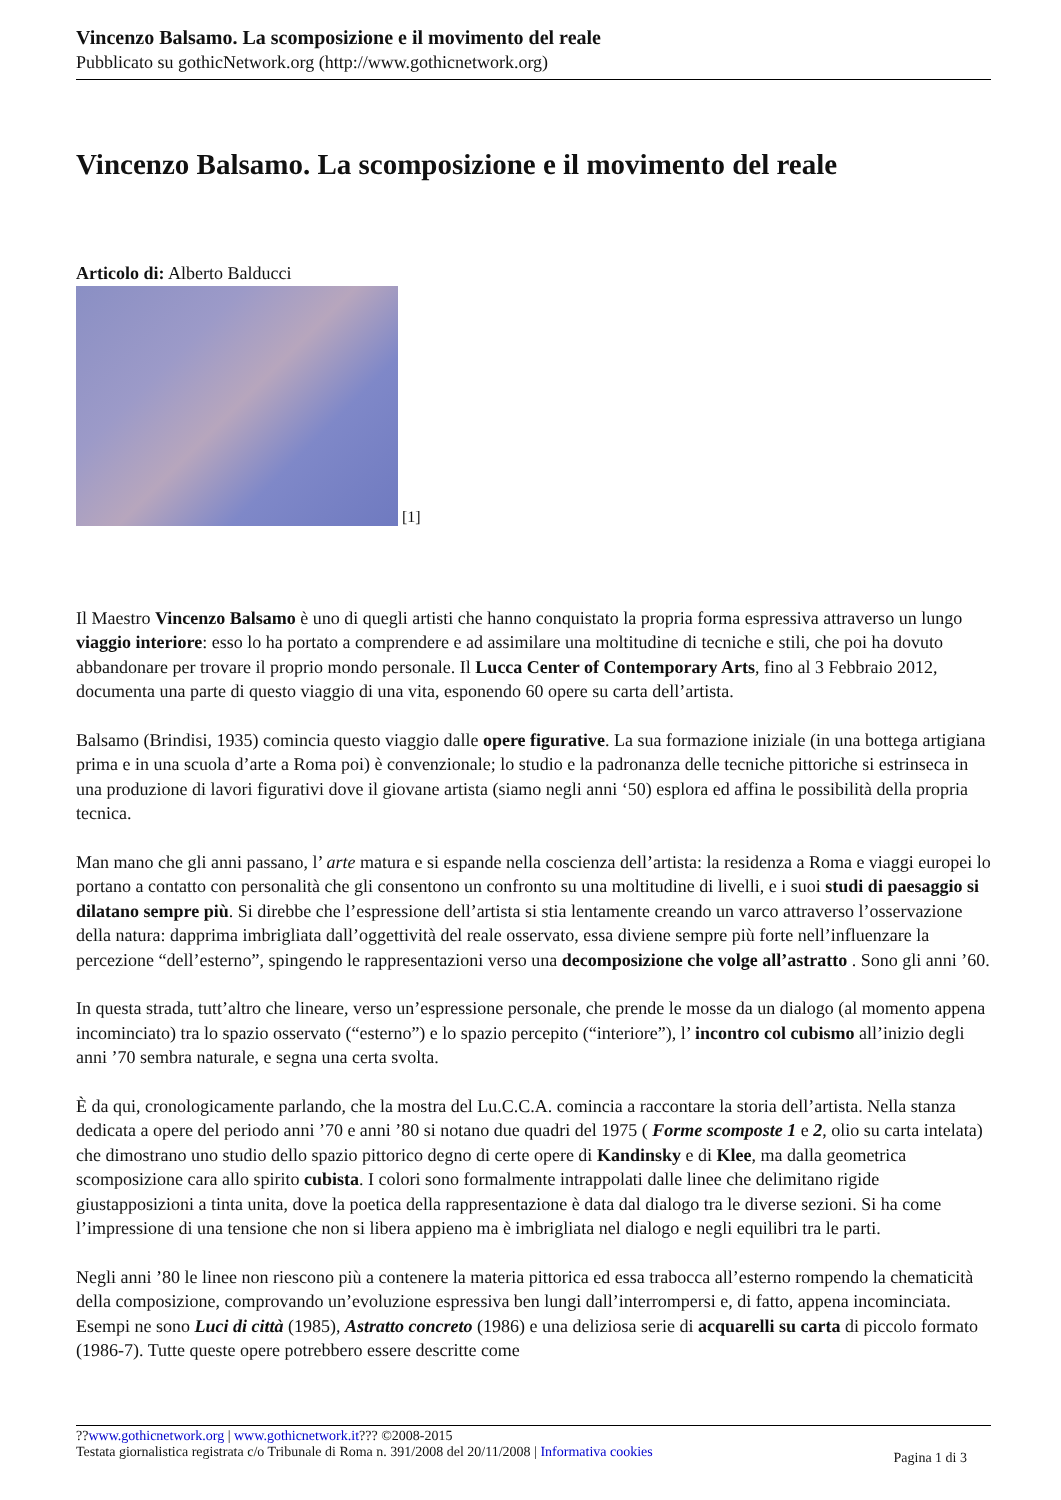Vincenzo Balsamo. La scomposizione e il movimento del reale
Pubblicato su gothicNetwork.org (http://www.gothicnetwork.org)
Vincenzo Balsamo. La scomposizione e il movimento del reale
Articolo di: Alberto Balducci
[1]
Il Maestro Vincenzo Balsamo è uno di quegli artisti che hanno conquistato la propria forma espressiva attraverso un lungo viaggio interiore: esso lo ha portato a comprendere e ad assimilare una moltitudine di tecniche e stili, che poi ha dovuto abbandonare per trovare il proprio mondo personale. Il Lucca Center of Contemporary Arts, fino al 3 Febbraio 2012, documenta una parte di questo viaggio di una vita, esponendo 60 opere su carta dell’artista.
Balsamo (Brindisi, 1935) comincia questo viaggio dalle opere figurative. La sua formazione iniziale (in una bottega artigiana prima e in una scuola d’arte a Roma poi) è convenzionale; lo studio e la padronanza delle tecniche pittoriche si estrinseca in una produzione di lavori figurativi dove il giovane artista (siamo negli anni ‘50) esplora ed affina le possibilità della propria tecnica.
Man mano che gli anni passano, l’ arte matura e si espande nella coscienza dell’artista: la residenza a Roma e viaggi europei lo portano a contatto con personalità che gli consentono un confronto su una moltitudine di livelli, e i suoi studi di paesaggio si dilatano sempre più. Si direbbe che l’espressione dell’artista si stia lentamente creando un varco attraverso l’osservazione della natura: dapprima imbrigliata dall’oggettività del reale osservato, essa diviene sempre più forte nell’influenzare la percezione “dell’esterno”, spingendo le rappresentazioni verso una decomposizione che volge all’astratto . Sono gli anni ’60.
In questa strada, tutt’altro che lineare, verso un’espressione personale, che prende le mosse da un dialogo (al momento appena incominciato) tra lo spazio osservato (“esterno”) e lo spazio percepito (“interiore”), l’ incontro col cubismo all’inizio degli anni ’70 sembra naturale, e segna una certa svolta.
È da qui, cronologicamente parlando, che la mostra del Lu.C.C.A. comincia a raccontare la storia dell’artista. Nella stanza dedicata a opere del periodo anni ’70 e anni ’80 si notano due quadri del 1975 ( Forme scomposte 1 e 2, olio su carta intelata) che dimostrano uno studio dello spazio pittorico degno di certe opere di Kandinsky e di Klee, ma dalla geometrica scomposizione cara allo spirito cubista. I colori sono formalmente intrappolati dalle linee che delimitano rigide giustapposizioni a tinta unita, dove la poetica della rappresentazione è data dal dialogo tra le diverse sezioni. Si ha come l’impressione di una tensione che non si libera appieno ma è imbrigliata nel dialogo e negli equilibri tra le parti.
Negli anni ’80 le linee non riescono più a contenere la materia pittorica ed essa trabocca all’esterno rompendo la chematicità della composizione, comprovando un’evoluzione espressiva ben lungi dall’interrompersi e, di fatto, appena incominciata. Esempi ne sono Luci di città (1985), Astratto concreto (1986) e una deliziosa serie di acquarelli su carta di piccolo formato (1986-7). Tutte queste opere potrebbero essere descritte come
??www.gothicnetwork.org | www.gothicnetwork.it??? ©2008-2015
Testata giornalistica registrata c/o Tribunale di Roma n. 391/2008 del 20/11/2008 | Informativa cookies
Pagina 1 di 3